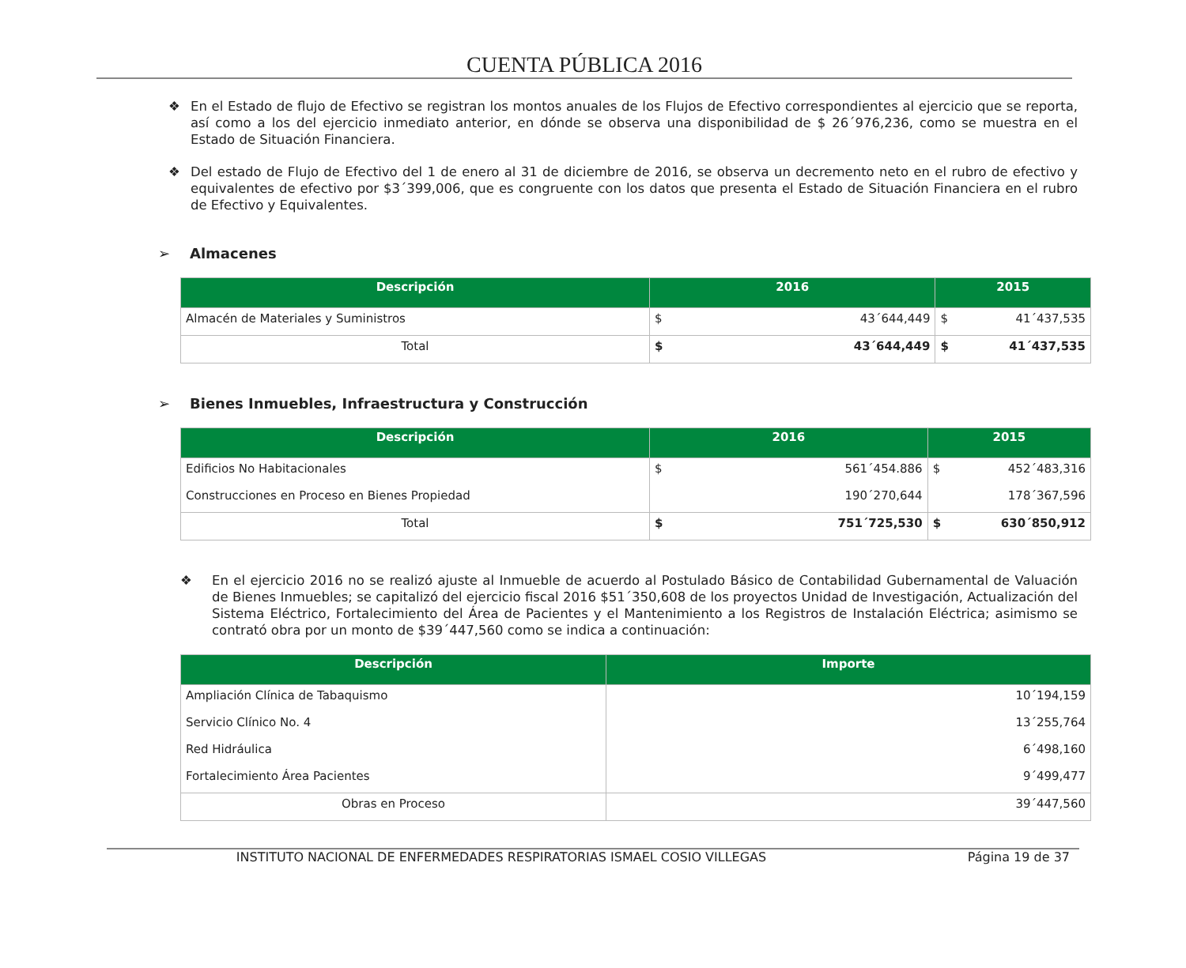CUENTA PÚBLICA 2016
❖ En el Estado de flujo de Efectivo se registran los montos anuales de los Flujos de Efectivo correspondientes al ejercicio que se reporta, así como a los del ejercicio inmediato anterior, en dónde se observa una disponibilidad de $ 26´976,236, como se muestra en el Estado de Situación Financiera.
❖ Del estado de Flujo de Efectivo del 1 de enero al 31 de diciembre de 2016, se observa un decremento neto en el rubro de efectivo y equivalentes de efectivo por $3´399,006, que es congruente con los datos que presenta el Estado de Situación Financiera en el rubro de Efectivo y Equivalentes.
➢ Almacenes
| Descripción | 2016 | | 2015 | |
| --- | --- | --- | --- | --- |
| Almacén de Materiales y Suministros | $ | 43´644,449 | $ | 41´437,535 |
| Total | $ | 43´644,449 | $ | 41´437,535 |
➢ Bienes Inmuebles, Infraestructura y Construcción
| Descripción | 2016 | | 2015 | |
| --- | --- | --- | --- | --- |
| Edificios No Habitacionales | $ | 561´454.886 | $ | 452´483,316 |
| Construcciones en Proceso en Bienes Propiedad | | 190´270,644 | | 178´367,596 |
| Total | $ | 751´725,530 | $ | 630´850,912 |
❖ En el ejercicio 2016 no se realizó ajuste al Inmueble de acuerdo al Postulado Básico de Contabilidad Gubernamental de Valuación de Bienes Inmuebles; se capitalizó del ejercicio fiscal 2016 $51´350,608 de los proyectos Unidad de Investigación, Actualización del Sistema Eléctrico, Fortalecimiento del Área de Pacientes y el Mantenimiento a los Registros de Instalación Eléctrica; asimismo se contrató obra por un monto de $39´447,560 como se indica a continuación:
| Descripción | Importe |
| --- | --- |
| Ampliación Clínica de Tabaquismo | 10´194,159 |
| Servicio Clínico No. 4 | 13´255,764 |
| Red Hidráulica | 6´498,160 |
| Fortalecimiento Área Pacientes | 9´499,477 |
| Obras en Proceso | 39´447,560 |
INSTITUTO NACIONAL DE ENFERMEDADES RESPIRATORIAS ISMAEL COSIO VILLEGAS Página 19 de 37